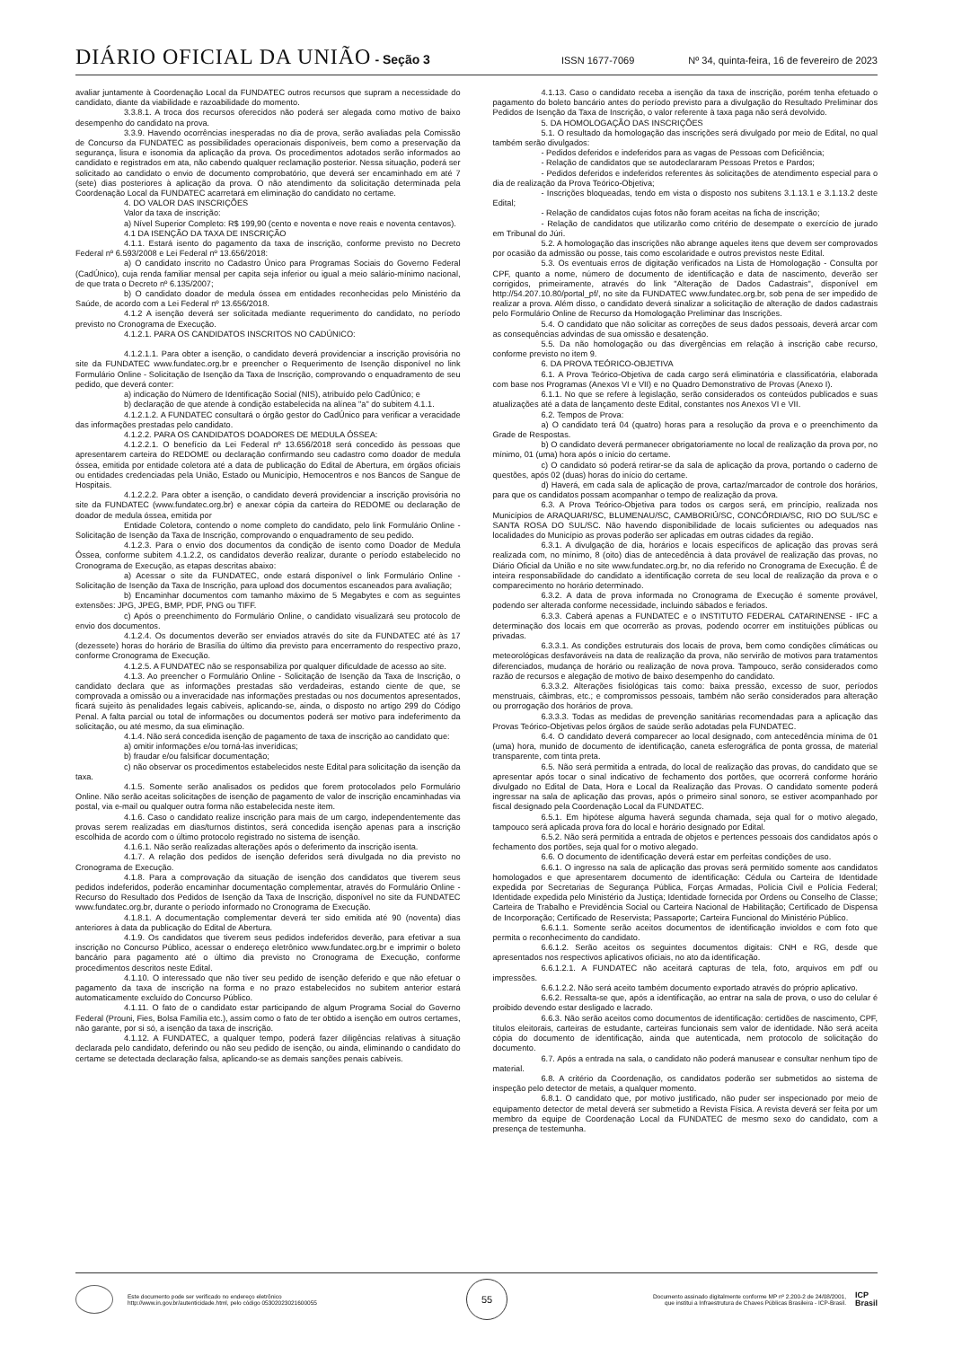DIÁRIO OFICIAL DA UNIÃO - Seção 3 ISSN 1677-7069 Nº 34, quinta-feira, 16 de fevereiro de 2023
avaliar juntamente à Coordenação Local da FUNDATEC outros recursos que supram a necessidade do candidato, diante da viabilidade e razoabilidade do momento.
3.3.8.1. A troca dos recursos oferecidos não poderá ser alegada como motivo de baixo desempenho do candidato na prova.
3.3.9. Havendo ocorrências inesperadas no dia de prova, serão avaliadas pela Comissão de Concurso da FUNDATEC as possibilidades operacionais disponíveis, bem como a preservação da segurança, lisura e isonomia da aplicação da prova. Os procedimentos adotados serão informados ao candidato e registrados em ata, não cabendo qualquer reclamação posterior. Nessa situação, poderá ser solicitado ao candidato o envio de documento comprobatório, que deverá ser encaminhado em até 7 (sete) dias posteriores à aplicação da prova. O não atendimento da solicitação determinada pela Coordenação Local da FUNDATEC acarretará em eliminação do candidato no certame.
4. DO VALOR DAS INSCRIÇÕES
Valor da taxa de inscrição:
a) Nível Superior Completo: R$ 199,90 (cento e noventa e nove reais e noventa centavos).
4.1 DA ISENÇÃO DA TAXA DE INSCRIÇÃO
4.1.1. Estará isento do pagamento da taxa de inscrição, conforme previsto no Decreto Federal nº 6.593/2008 e Lei Federal nº 13.656/2018:
a) O candidato inscrito no Cadastro Único para Programas Sociais do Governo Federal (CadÚnico), cuja renda familiar mensal per capita seja inferior ou igual a meio salário-mínimo nacional, de que trata o Decreto nº 6.135/2007;
b) O candidato doador de medula óssea em entidades reconhecidas pelo Ministério da Saúde, de acordo com a Lei Federal nº 13.656/2018.
4.1.2 A isenção deverá ser solicitada mediante requerimento do candidato, no período previsto no Cronograma de Execução.
4.1.2.1. PARA OS CANDIDATOS INSCRITOS NO CADÚNICO:
4.1.2.1.1. Para obter a isenção, o candidato deverá providenciar a inscrição provisória no site da FUNDATEC www.fundatec.org.br e preencher o Requerimento de Isenção disponível no link Formulário Online - Solicitação de Isenção da Taxa de Inscrição, comprovando o enquadramento de seu pedido, que deverá conter:
a) indicação do Número de Identificação Social (NIS), atribuído pelo CadÚnico; e
b) declaração de que atende à condição estabelecida na alínea "a" do subitem 4.1.1.
4.1.2.1.2. A FUNDATEC consultará o órgão gestor do CadÚnico para verificar a veracidade das informações prestadas pelo candidato.
4.1.2.2. PARA OS CANDIDATOS DOADORES DE MEDULA ÓSSEA:
4.1.2.2.1. O benefício da Lei Federal nº 13.656/2018 será concedido às pessoas que apresentarem carteira do REDOME ou declaração confirmando seu cadastro como doador de medula óssea, emitida por entidade coletora até a data de publicação do Edital de Abertura, em órgãos oficiais ou entidades credenciadas pela União, Estado ou Município, Hemocentros e nos Bancos de Sangue de Hospitais.
4.1.2.2.2. Para obter a isenção, o candidato deverá providenciar a inscrição provisória no site da FUNDATEC (www.fundatec.org.br) e anexar cópia da carteira do REDOME ou declaração de doador de medula óssea, emitida por
Entidade Coletora, contendo o nome completo do candidato, pelo link Formulário Online - Solicitação de Isenção da Taxa de Inscrição, comprovando o enquadramento de seu pedido.
4.1.2.3. Para o envio dos documentos da condição de isento como Doador de Medula Óssea, conforme subitem 4.1.2.2, os candidatos deverão realizar, durante o período estabelecido no Cronograma de Execução, as etapas descritas abaixo:
a) Acessar o site da FUNDATEC, onde estará disponível o link Formulário Online - Solicitação de Isenção da Taxa de Inscrição, para upload dos documentos escaneados para avaliação;
b) Encaminhar documentos com tamanho máximo de 5 Megabytes e com as seguintes extensões: JPG, JPEG, BMP, PDF, PNG ou TIFF.
c) Após o preenchimento do Formulário Online, o candidato visualizará seu protocolo de envio dos documentos.
4.1.2.4. Os documentos deverão ser enviados através do site da FUNDATEC até às 17 (dezessete) horas do horário de Brasília do último dia previsto para encerramento do respectivo prazo, conforme Cronograma de Execução.
4.1.2.5. A FUNDATEC não se responsabiliza por qualquer dificuldade de acesso ao site.
4.1.3. Ao preencher o Formulário Online - Solicitação de Isenção da Taxa de Inscrição, o candidato declara que as informações prestadas são verdadeiras, estando ciente de que, se comprovada a omissão ou a inveracidade nas informações prestadas ou nos documentos apresentados, ficará sujeito às penalidades legais cabíveis, aplicando-se, ainda, o disposto no artigo 299 do Código Penal. A falta parcial ou total de informações ou documentos poderá ser motivo para indeferimento da solicitação, ou até mesmo, da sua eliminação.
4.1.4. Não será concedida isenção de pagamento de taxa de inscrição ao candidato que:
a) omitir informações e/ou torná-las inverídicas;
b) fraudar e/ou falsificar documentação;
c) não observar os procedimentos estabelecidos neste Edital para solicitação da isenção da taxa.
4.1.5. Somente serão analisados os pedidos que forem protocolados pelo Formulário Online. Não serão aceitas solicitações de isenção de pagamento de valor de inscrição encaminhadas via postal, via e-mail ou qualquer outra forma não estabelecida neste item.
4.1.6. Caso o candidato realize inscrição para mais de um cargo, independentemente das provas serem realizadas em dias/turnos distintos, será concedida isenção apenas para a inscrição escolhida de acordo com o último protocolo registrado no sistema de isenção.
4.1.6.1. Não serão realizadas alterações após o deferimento da inscrição isenta.
4.1.7. A relação dos pedidos de isenção deferidos será divulgada no dia previsto no Cronograma de Execução.
4.1.8. Para a comprovação da situação de isenção dos candidatos que tiverem seus pedidos indeferidos, poderão encaminhar documentação complementar, através do Formulário Online - Recurso do Resultado dos Pedidos de Isenção da Taxa de Inscrição, disponível no site da FUNDATEC www.fundatec.org.br, durante o período informado no Cronograma de Execução.
4.1.8.1. A documentação complementar deverá ter sido emitida até 90 (noventa) dias anteriores à data da publicação do Edital de Abertura.
4.1.9. Os candidatos que tiverem seus pedidos indeferidos deverão, para efetivar a sua inscrição no Concurso Público, acessar o endereço eletrônico www.fundatec.org.br e imprimir o boleto bancário para pagamento até o último dia previsto no Cronograma de Execução, conforme procedimentos descritos neste Edital.
4.1.10. O interessado que não tiver seu pedido de isenção deferido e que não efetuar o pagamento da taxa de inscrição na forma e no prazo estabelecidos no subitem anterior estará automaticamente excluído do Concurso Público.
4.1.11. O fato de o candidato estar participando de algum Programa Social do Governo Federal (Prouni, Fies, Bolsa Família etc.), assim como o fato de ter obtido a isenção em outros certames, não garante, por si só, a isenção da taxa de inscrição.
4.1.12. A FUNDATEC, a qualquer tempo, poderá fazer diligências relativas à situação declarada pelo candidato, deferindo ou não seu pedido de isenção, ou ainda, eliminando o candidato do certame se detectada declaração falsa, aplicando-se as demais sanções penais cabíveis.
4.1.13. Caso o candidato receba a isenção da taxa de inscrição, porém tenha efetuado o pagamento do boleto bancário antes do período previsto para a divulgação do Resultado Preliminar dos Pedidos de Isenção da Taxa de Inscrição, o valor referente à taxa paga não será devolvido.
5. DA HOMOLOGAÇÃO DAS INSCRIÇÕES
5.1. O resultado da homologação das inscrições será divulgado por meio de Edital, no qual também serão divulgados:
- Pedidos deferidos e indeferidos para as vagas de Pessoas com Deficiência;
- Relação de candidatos que se autodeclararam Pessoas Pretos e Pardos;
- Pedidos deferidos e indeferidos referentes às solicitações de atendimento especial para o dia de realização da Prova Teórico-Objetiva;
- Inscrições bloqueadas, tendo em vista o disposto nos subitens 3.1.13.1 e 3.1.13.2 deste Edital;
- Relação de candidatos cujas fotos não foram aceitas na ficha de inscrição;
- Relação de candidatos que utilizarão como critério de desempate o exercício de jurado em Tribunal do Júri.
5.2. A homologação das inscrições não abrange aqueles itens que devem ser comprovados por ocasião da admissão ou posse, tais como escolaridade e outros previstos neste Edital.
5.3. Os eventuais erros de digitação verificados na Lista de Homologação - Consulta por CPF, quanto a nome, número de documento de identificação e data de nascimento, deverão ser corrigidos, primeiramente, através do link "Alteração de Dados Cadastrais", disponível em http://54.207.10.80/portal_pf/, no site da FUNDATEC www.fundatec.org.br, sob pena de ser impedido de realizar a prova. Além disso, o candidato deverá sinalizar a solicitação de alteração de dados cadastrais pelo Formulário Online de Recurso da Homologação Preliminar das Inscrições.
5.4. O candidato que não solicitar as correções de seus dados pessoais, deverá arcar com as consequências advindas de sua omissão e desatenção.
5.5. Da não homologação ou das divergências em relação à inscrição cabe recurso, conforme previsto no item 9.
6. DA PROVA TEÓRICO-OBJETIVA
6.1. A Prova Teórico-Objetiva de cada cargo será eliminatória e classificatória, elaborada com base nos Programas (Anexos VI e VII) e no Quadro Demonstrativo de Provas (Anexo I).
6.1.1. No que se refere à legislação, serão considerados os conteúdos publicados e suas atualizações até a data de lançamento deste Edital, constantes nos Anexos VI e VII.
6.2. Tempos de Prova:
a) O candidato terá 04 (quatro) horas para a resolução da prova e o preenchimento da Grade de Respostas.
b) O candidato deverá permanecer obrigatoriamente no local de realização da prova por, no mínimo, 01 (uma) hora após o início do certame.
c) O candidato só poderá retirar-se da sala de aplicação da prova, portando o caderno de questões, após 02 (duas) horas do início do certame.
d) Haverá, em cada sala de aplicação de prova, cartaz/marcador de controle dos horários, para que os candidatos possam acompanhar o tempo de realização da prova.
6.3. A Prova Teórico-Objetiva para todos os cargos será, em princípio, realizada nos Municípios de ARAQUARI/SC, BLUMENAU/SC, CAMBORIÚ/SC, CONCÓRDIA/SC, RIO DO SUL/SC e SANTA ROSA DO SUL/SC. Não havendo disponibilidade de locais suficientes ou adequados nas localidades do Município as provas poderão ser aplicadas em outras cidades da região.
6.3.1. A divulgação de dia, horários e locais específicos de aplicação das provas será realizada com, no mínimo, 8 (oito) dias de antecedência à data provável de realização das provas, no Diário Oficial da União e no site www.fundatec.org.br, no dia referido no Cronograma de Execução. É de inteira responsabilidade do candidato a identificação correta de seu local de realização da prova e o comparecimento no horário determinado.
6.3.2. A data de prova informada no Cronograma de Execução é somente provável, podendo ser alterada conforme necessidade, incluindo sábados e feriados.
6.3.3. Caberá apenas a FUNDATEC e o INSTITUTO FEDERAL CATARINENSE - IFC a determinação dos locais em que ocorrerão as provas, podendo ocorrer em instituições públicas ou privadas.
6.3.3.1. As condições estruturais dos locais de prova, bem como condições climáticas ou meteorológicas desfavoráveis na data de realização da prova, não servirão de motivos para tratamentos diferenciados, mudança de horário ou realização de nova prova. Tampouco, serão considerados como razão de recursos e alegação de motivo de baixo desempenho do candidato.
6.3.3.2. Alterações fisiológicas tais como: baixa pressão, excesso de suor, períodos menstruais, câimbras, etc.; e compromissos pessoais, também não serão considerados para alteração ou prorrogação dos horários de prova.
6.3.3.3. Todas as medidas de prevenção sanitárias recomendadas para a aplicação das Provas Teórico-Objetivas pelos órgãos de saúde serão adotadas pela FUNDATEC.
6.4. O candidato deverá comparecer ao local designado, com antecedência mínima de 01 (uma) hora, munido de documento de identificação, caneta esferográfica de ponta grossa, de material transparente, com tinta preta.
6.5. Não será permitida a entrada, do local de realização das provas, do candidato que se apresentar após tocar o sinal indicativo de fechamento dos portões, que ocorrerá conforme horário divulgado no Edital de Data, Hora e Local da Realização das Provas. O candidato somente poderá ingressar na sala de aplicação das provas, após o primeiro sinal sonoro, se estiver acompanhado por fiscal designado pela Coordenação Local da FUNDATEC.
6.5.1. Em hipótese alguma haverá segunda chamada, seja qual for o motivo alegado, tampouco será aplicada prova fora do local e horário designado por Edital.
6.5.2. Não será permitida a entrada de objetos e pertences pessoais dos candidatos após o fechamento dos portões, seja qual for o motivo alegado.
6.6. O documento de identificação deverá estar em perfeitas condições de uso.
6.6.1. O ingresso na sala de aplicação das provas será permitido somente aos candidatos homologados e que apresentarem documento de identificação: Cédula ou Carteira de Identidade expedida por Secretarias de Segurança Pública, Forças Armadas, Polícia Civil e Polícia Federal; Identidade expedida pelo Ministério da Justiça; Identidade fornecida por Ordens ou Conselho de Classe; Carteira de Trabalho e Previdência Social ou Carteira Nacional de Habilitação; Certificado de Dispensa de Incorporação; Certificado de Reservista; Passaporte; Carteira Funcional do Ministério Público.
6.6.1.1. Somente serão aceitos documentos de identificação invioldos e com foto que permita o reconhecimento do candidato.
6.6.1.2. Serão aceitos os seguintes documentos digitais: CNH e RG, desde que apresentados nos respectivos aplicativos oficiais, no ato da identificação.
6.6.1.2.1. A FUNDATEC não aceitará capturas de tela, foto, arquivos em pdf ou impressões.
6.6.1.2.2. Não será aceito também documento exportado através do próprio aplicativo.
6.6.2. Ressalta-se que, após a identificação, ao entrar na sala de prova, o uso do celular é proibido devendo estar desligado e lacrado.
6.6.3. Não serão aceitos como documentos de identificação: certidões de nascimento, CPF, títulos eleitorais, carteiras de estudante, carteiras funcionais sem valor de identidade. Não será aceita cópia do documento de identificação, ainda que autenticada, nem protocolo de solicitação do documento.
6.7. Após a entrada na sala, o candidato não poderá manusear e consultar nenhum tipo de material.
6.8. A critério da Coordenação, os candidatos poderão ser submetidos ao sistema de inspeção pelo detector de metais, a qualquer momento.
6.8.1. O candidato que, por motivo justificado, não puder ser inspecionado por meio de equipamento detector de metal deverá ser submetido a Revista Física. A revista deverá ser feita por um membro da equipe de Coordenação Local da FUNDATEC de mesmo sexo do candidato, com a presença de testemunha.
Este documento pode ser verificado no endereço eletrônico
http://www.in.gov.br/autenticidade.html, pelo código 05302023021600055
55
Documento assinado digitalmente conforme MP nº 2.200-2 de 24/08/2001,
que institui a Infraestrutura de Chaves Públicas Brasileira - ICP-Brasil.
ICP
Brasil